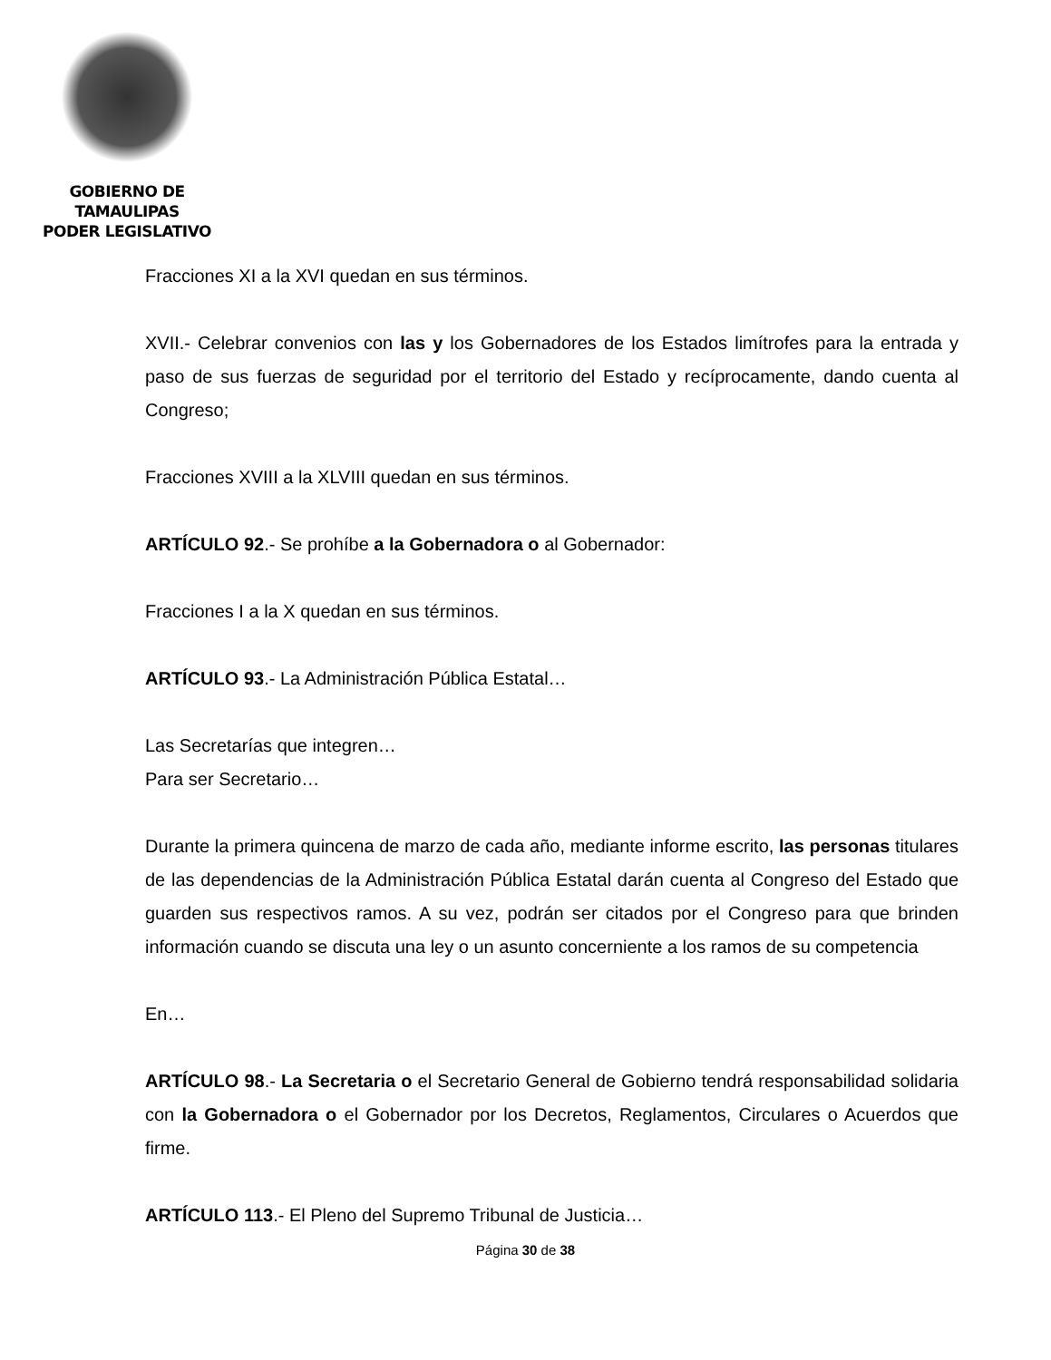GOBIERNO DE TAMAULIPAS
PODER LEGISLATIVO
Fracciones XI a la XVI quedan en sus términos.
XVII.- Celebrar convenios con las y los Gobernadores de los Estados limítrofes para la entrada y paso de sus fuerzas de seguridad por el territorio del Estado y recíprocamente, dando cuenta al Congreso;
Fracciones XVIII a la XLVIII quedan en sus términos.
ARTÍCULO 92.- Se prohíbe a la Gobernadora o al Gobernador:
Fracciones I a la X quedan en sus términos.
ARTÍCULO 93.- La Administración Pública Estatal…
Las Secretarías que integren…
Para ser Secretario…
Durante la primera quincena de marzo de cada año, mediante informe escrito, las personas titulares de las dependencias de la Administración Pública Estatal darán cuenta al Congreso del Estado que guarden sus respectivos ramos. A su vez, podrán ser citados por el Congreso para que brinden información cuando se discuta una ley o un asunto concerniente a los ramos de su competencia
En…
ARTÍCULO 98.- La Secretaria o el Secretario General de Gobierno tendrá responsabilidad solidaria con la Gobernadora o el Gobernador por los Decretos, Reglamentos, Circulares o Acuerdos que firme.
ARTÍCULO 113.- El Pleno del Supremo Tribunal de Justicia…
Página 30 de 38